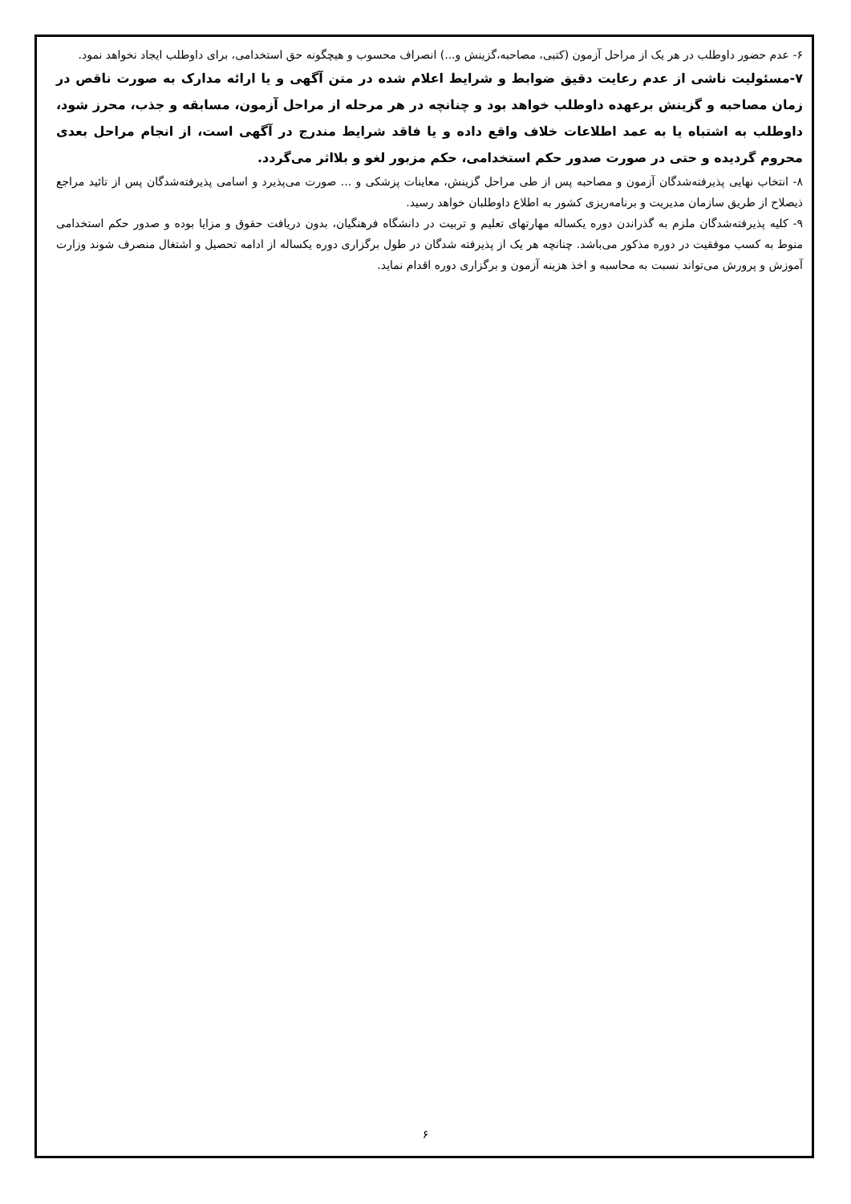۶- عدم حضور داوطلب در هر یک از مراحل آزمون (کتبی، مصاحبه،گزینش و...) انصراف محسوب و هیچگونه حق استخدامی، برای داوطلب ایجاد نخواهد نمود.
۷-مسئولیت ناشی از عدم رعایت دقیق ضوابط و شرایط اعلام شده در متن آگهی و یا ارائه مدارک به صورت ناقص در زمان مصاحبه و گزینش برعهده داوطلب خواهد بود و چنانچه در هر مرحله از مراحل آزمون، مسابقه و جذب، محرز شود، داوطلب به اشتباه یا به عمد اطلاعات خلاف واقع داده و یا فاقد شرایط مندرج در آگهی است، از انجام مراحل بعدی محروم گردیده و حتی در صورت صدور حکم استخدامی، حکم مزبور لغو و بلااثر می‌گردد.
۸- انتخاب نهایی پذیرفته‌شدگان آزمون و مصاحبه پس از طی مراحل گزینش، معاینات پزشکی و ... صورت می‌پذیرد و اسامی پذیرفته‌شدگان پس از تائید مراجع ذیصلاح از طریق سازمان مدیریت و برنامه‌ریزی کشور به اطلاع داوطلبان خواهد رسید.
۹- کلیه پذیرفته‌شدگان ملزم به گذراندن دوره یکساله مهارتهای تعلیم و تربیت در دانشگاه فرهنگیان، بدون دریافت حقوق و مزایا بوده و صدور حکم استخدامی منوط به کسب موفقیت در دوره مذکور می‌باشد. چنانچه هر یک از پذیرفته شدگان در طول برگزاری دوره یکساله از ادامه تحصیل و اشتغال منصرف شوند وزارت آموزش و پرورش می‌تواند نسبت به محاسبه و اخذ هزینه آزمون و برگزاری دوره اقدام نماید.
۶